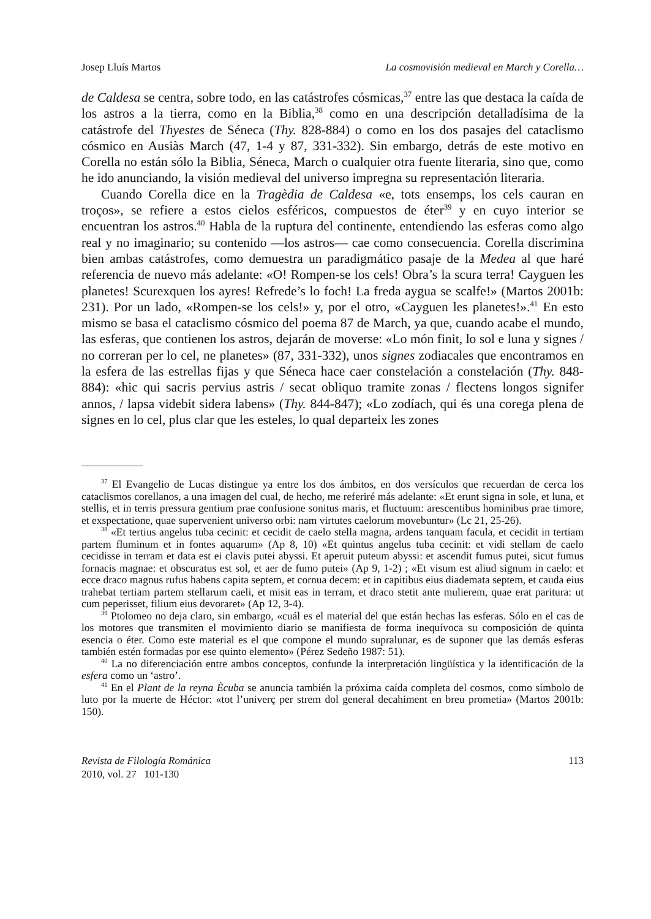Josep Lluís Martos La cosmovisión medieval en March y Corella…
de Caldesa se centra, sobre todo, en las catástrofes cósmicas,<sup>37</sup> entre las que destaca la caída de los astros a la tierra, como en la Biblia,<sup>38</sup> como en una descripción detalladísima de la catástrofe del Thyestes de Séneca (Thy. 828-884) o como en los dos pasajes del cataclismo cósmico en Ausiàs March (47, 1-4 y 87, 331-332). Sin embargo, detrás de este motivo en Corella no están sólo la Biblia, Séneca, March o cualquier otra fuente literaria, sino que, como he ido anunciando, la visión medieval del universo impregna su representación literaria.
Cuando Corella dice en la Tragèdia de Caldesa «e, tots ensemps, los cels cauran en troços», se refiere a estos cielos esféricos, compuestos de éter<sup>39</sup> y en cuyo interior se encuentran los astros.<sup>40</sup> Habla de la ruptura del continente, entendiendo las esferas como algo real y no imaginario; su contenido —los astros— cae como consecuencia. Corella discrimina bien ambas catástrofes, como demuestra un paradigmático pasaje de la Medea al que haré referencia de nuevo más adelante: «O! Rompen-se los cels! Obra’s la scura terra! Cayguen les planetes! Scurexquen los ayres! Refrede’s lo foch! La freda aygua se scalfe!» (Martos 2001b: 231). Por un lado, «Rompen-se los cels!» y, por el otro, «Cayguen les planetes!».<sup>41</sup> En esto mismo se basa el cataclismo cósmico del poema 87 de March, ya que, cuando acabe el mundo, las esferas, que contienen los astros, dejarán de moverse: «Lo món finit, lo sol e luna y signes / no correran per lo cel, ne planetes» (87, 331-332), unos signes zodiacales que encontramos en la esfera de las estrellas fijas y que Séneca hace caer constelación a constelación (Thy. 848-884): «hic qui sacris pervius astris / secat obliquo tramite zonas / flectens longos signifer annos, / lapsa videbit sidera labens» (Thy. 844-847); «Lo zodíach, qui és una corega plena de signes en lo cel, plus clar que les esteles, lo qual departeix les zones
<sup>37</sup> El Evangelio de Lucas distingue ya entre los dos ámbitos, en dos versículos que recuerdan de cerca los cataclismos corellanos, a una imagen del cual, de hecho, me referiré más adelante: «Et erunt signa in sole, et luna, et stellis, et in terris pressura gentium prae confusione sonitus maris, et fluctuum: arescentibus hominibus prae timore, et exspectatione, quae supervenient universo orbi: nam virtutes caelorum movebuntur» (Lc 21, 25-26).
<sup>38</sup> «Et tertius angelus tuba cecinit: et cecidit de caelo stella magna, ardens tanquam facula, et cecidit in tertiam partem fluminum et in fontes aquarum» (Ap 8, 10) «Et quintus angelus tuba cecinit: et vidi stellam de caelo cecidisse in terram et data est ei clavis putei abyssi. Et aperuit puteum abyssi: et ascendit fumus putei, sicut fumus fornacis magnae: et obscuratus est sol, et aer de fumo putei» (Ap 9, 1-2) ; «Et visum est aliud signum in caelo: et ecce draco magnus rufus habens capita septem, et cornua decem: et in capitibus eius diademata septem, et cauda eius trahebat tertiam partem stellarum caeli, et misit eas in terram, et draco stetit ante mulierem, quae erat paritura: ut cum peperisset, filium eius devoraret» (Ap 12, 3-4).
<sup>39</sup> Ptolomeo no deja claro, sin embargo, «cuál es el material del que están hechas las esferas. Sólo en el cas de los motores que transmiten el movimiento diario se manifiesta de forma inequívoca su composición de quinta esencia o éter. Como este material es el que compone el mundo supralunar, es de suponer que las demás esferas también estén formadas por ese quinto elemento» (Pérez Sedeño 1987: 51).
<sup>40</sup> La no diferenciación entre ambos conceptos, confunde la interpretación lingüística y la identificación de la esfera como un ‘astro’.
<sup>41</sup> En el Plant de la reyna Ècuba se anuncia también la próxima caída completa del cosmos, como símbolo de luto por la muerte de Héctor: «tot l’univerç per strem dol general decahiment en breu prometia» (Martos 2001b: 150).
Revista de Filología Románica
2010, vol. 27 101-130 113